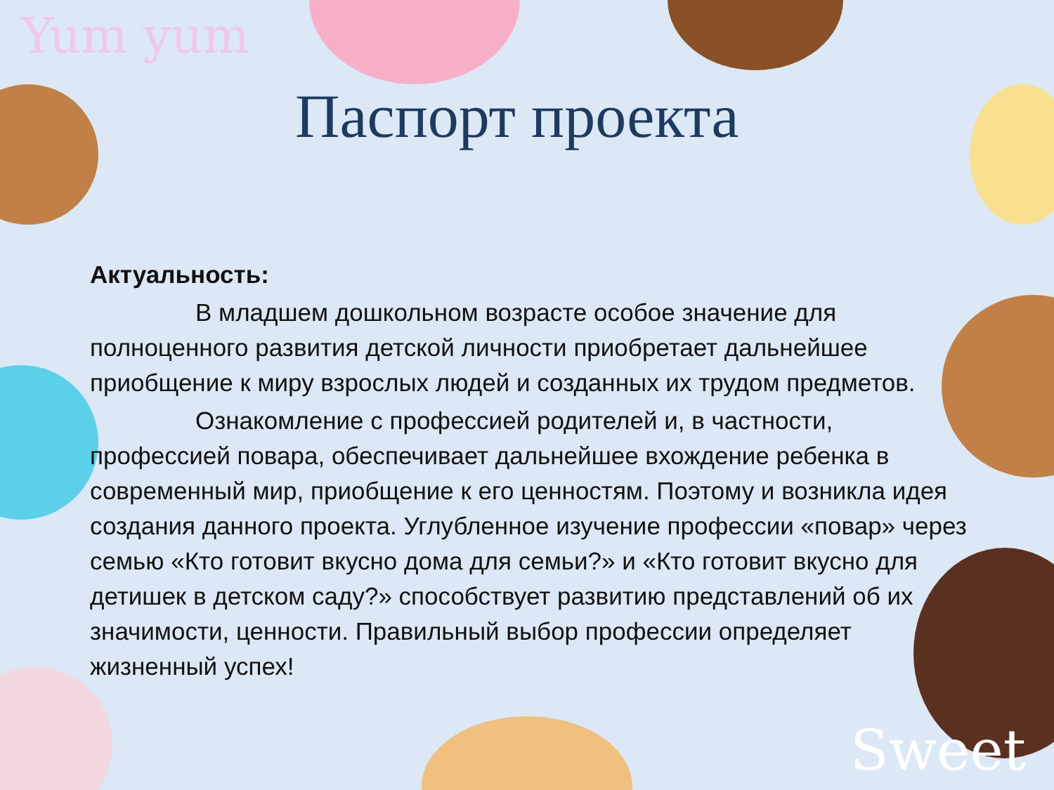Yum yum
Sweet
Паспорт проекта
Актуальность:
В младшем дошкольном возрасте особое значение для полноценного развития детской личности приобретает дальнейшее приобщение к миру взрослых людей и созданных их трудом предметов.
Ознакомление с профессией родителей и, в частности, профессией повара, обеспечивает дальнейшее вхождение ребенка в современный мир, приобщение к его ценностям. Поэтому и возникла идея создания данного проекта. Углубленное изучение профессии «повар» через семью «Кто готовит вкусно дома для семьи?» и «Кто готовит вкусно для детишек в детском саду?» способствует развитию представлений об их значимости, ценности. Правильный выбор профессии определяет жизненный успех!